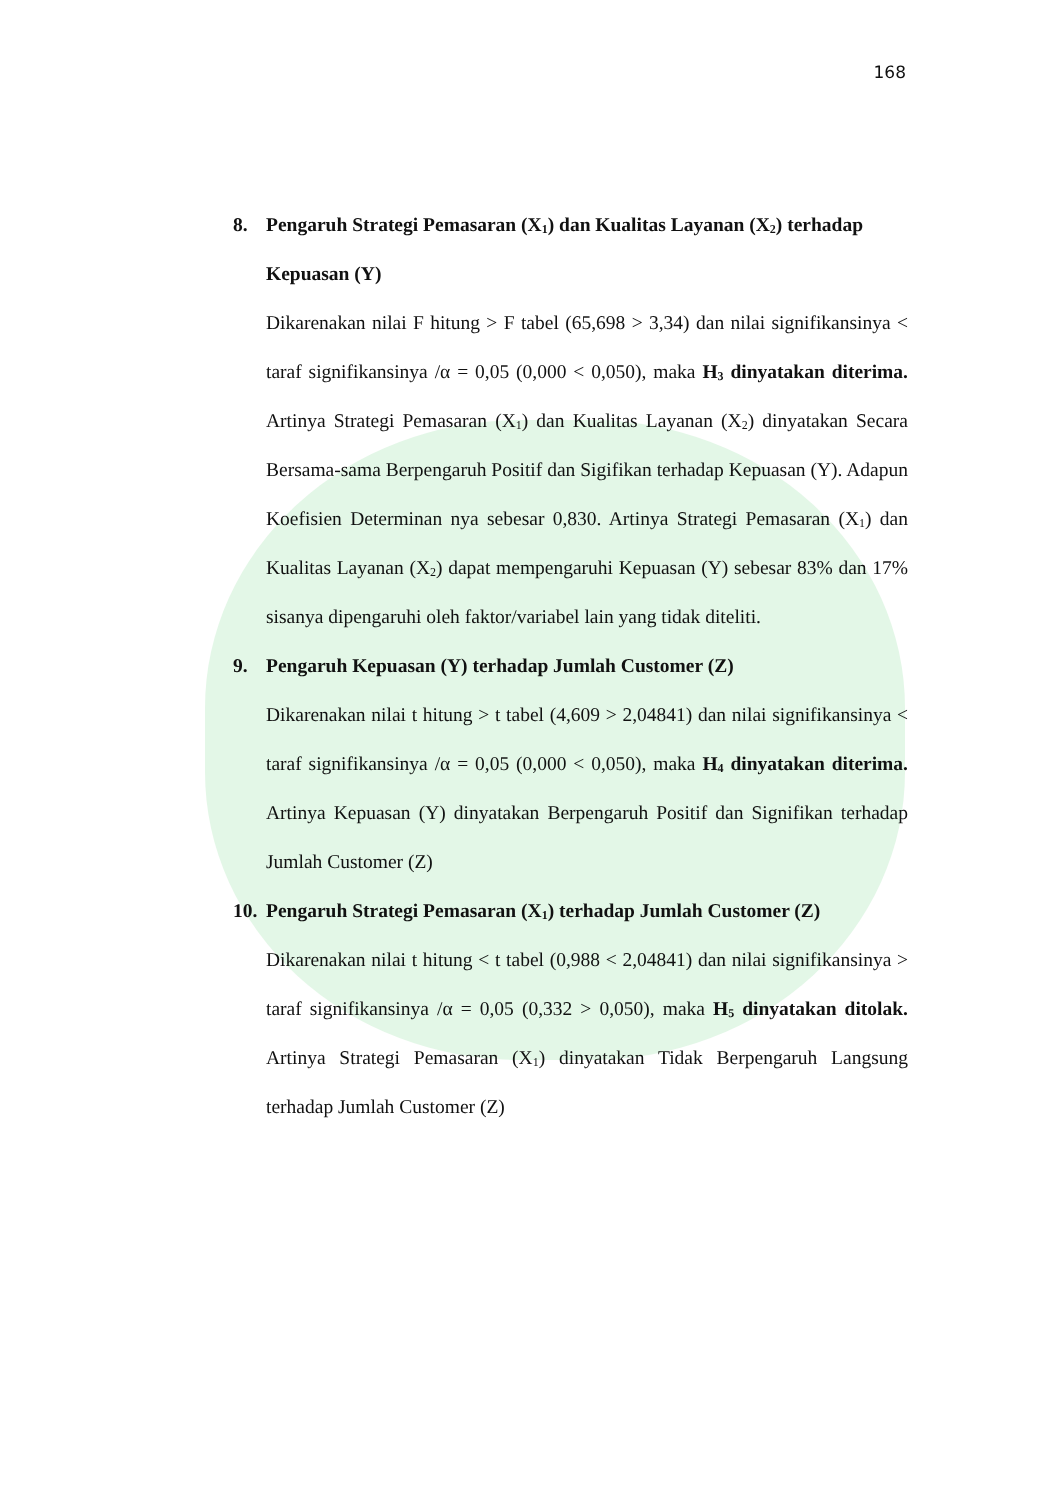168
8. Pengaruh Strategi Pemasaran (X<sub>1</sub>) dan Kualitas Layanan (X<sub>2</sub>) terhadap Kepuasan (Y)
Dikarenakan nilai F hitung > F tabel (65,698 > 3,34) dan nilai signifikansinya < taraf signifikansinya /α = 0,05 (0,000 < 0,050), maka H<sub>3</sub> dinyatakan diterima. Artinya Strategi Pemasaran (X<sub>1</sub>) dan Kualitas Layanan (X<sub>2</sub>) dinyatakan Secara Bersama-sama Berpengaruh Positif dan Sigifikan terhadap Kepuasan (Y). Adapun Koefisien Determinan nya sebesar 0,830. Artinya Strategi Pemasaran (X<sub>1</sub>) dan Kualitas Layanan (X<sub>2</sub>) dapat mempengaruhi Kepuasan (Y) sebesar 83% dan 17% sisanya dipengaruhi oleh faktor/variabel lain yang tidak diteliti.
9. Pengaruh Kepuasan (Y) terhadap Jumlah Customer (Z)
Dikarenakan nilai t hitung > t tabel (4,609 > 2,04841) dan nilai signifikansinya < taraf signifikansinya /α = 0,05 (0,000 < 0,050), maka H<sub>4</sub> dinyatakan diterima. Artinya Kepuasan (Y) dinyatakan Berpengaruh Positif dan Signifikan terhadap Jumlah Customer (Z)
10. Pengaruh Strategi Pemasaran (X<sub>1</sub>) terhadap Jumlah Customer (Z)
Dikarenakan nilai t hitung < t tabel (0,988 < 2,04841) dan nilai signifikansinya > taraf signifikansinya /α = 0,05 (0,332 > 0,050), maka H<sub>5</sub> dinyatakan ditolak. Artinya Strategi Pemasaran (X<sub>1</sub>) dinyatakan Tidak Berpengaruh Langsung terhadap Jumlah Customer (Z)